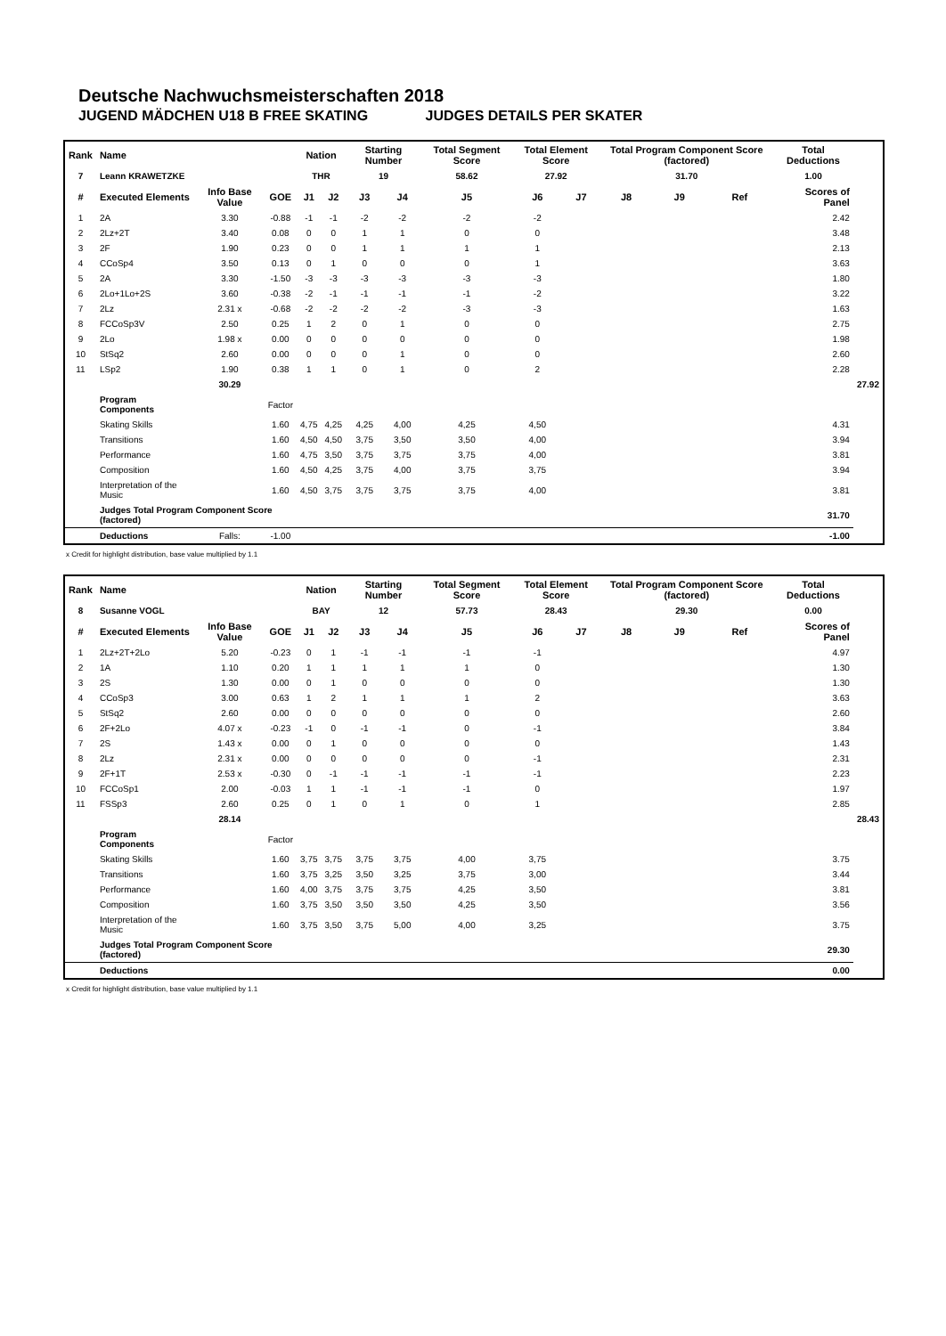Deutsche Nachwuchsmeisterschaften 2018
JUGEND MÄDCHEN U18 B FREE SKATING JUDGES DETAILS PER SKATER
| Rank | Name | | | Nation | | Starting Number | | Total Segment Score | Total Element Score | | Total Program Component Score (factored) | | | Total Deductions | |
| --- | --- | --- | --- | --- | --- | --- | --- | --- | --- | --- | --- | --- | --- | --- | --- |
| 7 | Leann KRAWETZKE | | | THR | | 19 | | 58.62 | 27.92 | | 31.70 | | | 1.00 | |
| # | Executed Elements | Info Base Value | GOE | J1 | J2 | J3 | J4 | J5 | J6 | J7 | J8 | J9 | Ref | Scores of Panel | |
| 1 | 2A | 3.30 | -0.88 | -1 | -1 | -2 | -2 | -2 | -2 | | | | | 2.42 | |
| 2 | 2Lz+2T | 3.40 | 0.08 | 0 | 0 | 1 | 1 | 0 | 0 | | | | | 3.48 | |
| 3 | 2F | 1.90 | 0.23 | 0 | 0 | 1 | 1 | 1 | 1 | | | | | 2.13 | |
| 4 | CCoSp4 | 3.50 | 0.13 | 0 | 1 | 0 | 0 | 0 | 1 | | | | | 3.63 | |
| 5 | 2A | 3.30 | -1.50 | -3 | -3 | -3 | -3 | -3 | -3 | | | | | 1.80 | |
| 6 | 2Lo+1Lo+2S | 3.60 | -0.38 | -2 | -1 | -1 | -1 | -1 | -2 | | | | | 3.22 | |
| 7 | 2Lz | 2.31 x | -0.68 | -2 | -2 | -2 | -2 | -3 | -3 | | | | | 1.63 | |
| 8 | FCCoSp3V | 2.50 | 0.25 | 1 | 2 | 0 | 1 | 0 | 0 | | | | | 2.75 | |
| 9 | 2Lo | 1.98 x | 0.00 | 0 | 0 | 0 | 0 | 0 | 0 | | | | | 1.98 | |
| 10 | StSq2 | 2.60 | 0.00 | 0 | 0 | 0 | 1 | 0 | 0 | | | | | 2.60 | |
| 11 | LSp2 | 1.90 | 0.38 | 1 | 1 | 0 | 1 | 0 | 2 | | | | | 2.28 | |
| | | 30.29 | | | | | | | | | | | | | 27.92 |
| | Program Components | | Factor | | | | | | | | | | | | |
| | Skating Skills | | 1.60 | 4,75 | 4,25 | 4,25 | 4,00 | 4,25 | 4,50 | | | | | 4.31 | |
| | Transitions | | 1.60 | 4,50 | 4,50 | 3,75 | 3,50 | 3,50 | 4,00 | | | | | 3.94 | |
| | Performance | | 1.60 | 4,75 | 3,50 | 3,75 | 3,75 | 3,75 | 4,00 | | | | | 3.81 | |
| | Composition | | 1.60 | 4,50 | 4,25 | 3,75 | 4,00 | 3,75 | 3,75 | | | | | 3.94 | |
| | Interpretation of the Music | | 1.60 | 4,50 | 3,75 | 3,75 | 3,75 | 3,75 | 4,00 | | | | | 3.81 | |
| | Judges Total Program Component Score (factored) | | | | | | | | | | | | | 31.70 | |
| | Deductions | Falls: | -1.00 | | | | | | | | | | | -1.00 | |
x Credit for highlight distribution, base value multiplied by 1.1
| Rank | Name | | | Nation | | Starting Number | | Total Segment Score | Total Element Score | | Total Program Component Score (factored) | | | Total Deductions | |
| --- | --- | --- | --- | --- | --- | --- | --- | --- | --- | --- | --- | --- | --- | --- | --- |
| 8 | Susanne VOGL | | | BAY | | 12 | | 57.73 | 28.43 | | 29.30 | | | 0.00 | |
| # | Executed Elements | Info Base Value | GOE | J1 | J2 | J3 | J4 | J5 | J6 | J7 | J8 | J9 | Ref | Scores of Panel | |
| 1 | 2Lz+2T+2Lo | 5.20 | -0.23 | 0 | 1 | -1 | -1 | -1 | -1 | | | | | 4.97 | |
| 2 | 1A | 1.10 | 0.20 | 1 | 1 | 1 | 1 | 1 | 0 | | | | | 1.30 | |
| 3 | 2S | 1.30 | 0.00 | 0 | 1 | 0 | 0 | 0 | 0 | | | | | 1.30 | |
| 4 | CCoSp3 | 3.00 | 0.63 | 1 | 2 | 1 | 1 | 1 | 2 | | | | | 3.63 | |
| 5 | StSq2 | 2.60 | 0.00 | 0 | 0 | 0 | 0 | 0 | 0 | | | | | 2.60 | |
| 6 | 2F+2Lo | 4.07 x | -0.23 | -1 | 0 | -1 | -1 | 0 | -1 | | | | | 3.84 | |
| 7 | 2S | 1.43 x | 0.00 | 0 | 1 | 0 | 0 | 0 | 0 | | | | | 1.43 | |
| 8 | 2Lz | 2.31 x | 0.00 | 0 | 0 | 0 | 0 | 0 | -1 | | | | | 2.31 | |
| 9 | 2F+1T | 2.53 x | -0.30 | 0 | -1 | -1 | -1 | -1 | -1 | | | | | 2.23 | |
| 10 | FCCoSp1 | 2.00 | -0.03 | 1 | 1 | -1 | -1 | -1 | 0 | | | | | 1.97 | |
| 11 | FSSp3 | 2.60 | 0.25 | 0 | 1 | 0 | 1 | 0 | 1 | | | | | 2.85 | |
| | | 28.14 | | | | | | | | | | | | | 28.43 |
| | Program Components | | Factor | | | | | | | | | | | | |
| | Skating Skills | | 1.60 | 3,75 | 3,75 | 3,75 | 3,75 | 4,00 | 3,75 | | | | | 3.75 | |
| | Transitions | | 1.60 | 3,75 | 3,25 | 3,50 | 3,25 | 3,75 | 3,00 | | | | | 3.44 | |
| | Performance | | 1.60 | 4,00 | 3,75 | 3,75 | 3,75 | 4,25 | 3,50 | | | | | 3.81 | |
| | Composition | | 1.60 | 3,75 | 3,50 | 3,50 | 3,50 | 4,25 | 3,50 | | | | | 3.56 | |
| | Interpretation of the Music | | 1.60 | 3,75 | 3,50 | 3,75 | 5,00 | 4,00 | 3,25 | | | | | 3.75 | |
| | Judges Total Program Component Score (factored) | | | | | | | | | | | | | 29.30 | |
| | Deductions | | | | | | | | | | | | | 0.00 | |
x Credit for highlight distribution, base value multiplied by 1.1